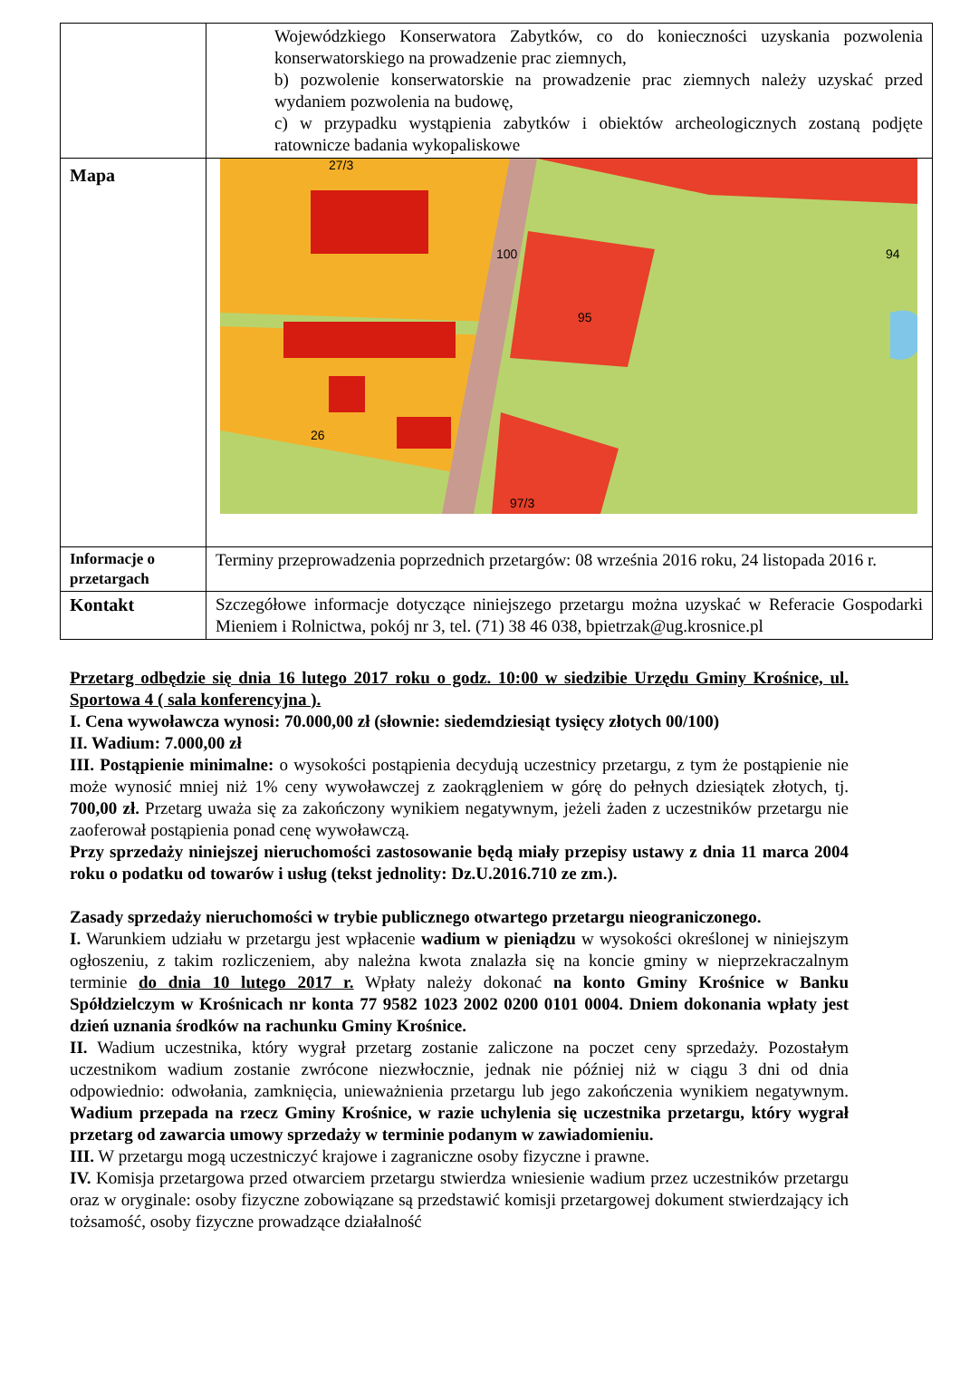| | Wojewódzkiego Konserwatora Zabytków, co do konieczności uzyskania pozwolenia konserwatorskiego na prowadzenie prac ziemnych, b) pozwolenie konserwatorskie na prowadzenie prac ziemnych należy uzyskać przed wydaniem pozwolenia na budowę, c) w przypadku wystąpienia zabytków i obiektów archeologicznych zostaną podjęte ratownicze badania wykopaliskowe |
| Mapa | 27/3 100 94 95 26 97/3 |
| Informacje o przetargach | Terminy przeprowadzenia poprzednich przetargów: 08 września 2016 roku, 24 listopada 2016 r. |
| Kontakt | Szczegółowe informacje dotyczące niniejszego przetargu można uzyskać w Referacie Gospodarki Mieniem i Rolnictwa, pokój nr 3, tel. (71) 38 46 038, bpietrzak@ug.krosnice.pl |
Przetarg odbędzie się dnia 16 lutego 2017 roku o godz. 10:00 w siedzibie Urzędu Gminy Krośnice, ul. Sportowa 4 ( sala konferencyjna ).
I. Cena wywoławcza wynosi: 70.000,00 zł (słownie: siedemdziesiąt tysięcy złotych 00/100)
II. Wadium: 7.000,00 zł
III. Postąpienie minimalne: o wysokości postąpienia decydują uczestnicy przetargu, z tym że postąpienie nie może wynosić mniej niż 1% ceny wywoławczej z zaokrągleniem w górę do pełnych dziesiątek złotych, tj. 700,00 zł. Przetarg uważa się za zakończony wynikiem negatywnym, jeżeli żaden z uczestników przetargu nie zaoferował postąpienia ponad cenę wywoławczą.
Przy sprzedaży niniejszej nieruchomości zastosowanie będą miały przepisy ustawy z dnia 11 marca 2004 roku o podatku od towarów i usług (tekst jednolity: Dz.U.2016.710 ze zm.).
Zasady sprzedaży nieruchomości w trybie publicznego otwartego przetargu nieograniczonego.
I. Warunkiem udziału w przetargu jest wpłacenie wadium w pieniądzu w wysokości określonej w niniejszym ogłoszeniu, z takim rozliczeniem, aby należna kwota znalazła się na koncie gminy w nieprzekraczalnym terminie do dnia 10 lutego 2017 r. Wpłaty należy dokonać na konto Gminy Krośnice w Banku Spółdzielczym w Krośnicach nr konta 77 9582 1023 2002 0200 0101 0004. Dniem dokonania wpłaty jest dzień uznania środków na rachunku Gminy Krośnice.
II. Wadium uczestnika, który wygrał przetarg zostanie zaliczone na poczet ceny sprzedaży. Pozostałym uczestnikom wadium zostanie zwrócone niezwłocznie, jednak nie później niż w ciągu 3 dni od dnia odpowiednio: odwołania, zamknięcia, unieważnienia przetargu lub jego zakończenia wynikiem negatywnym. Wadium przepada na rzecz Gminy Krośnice, w razie uchylenia się uczestnika przetargu, który wygrał przetarg od zawarcia umowy sprzedaży w terminie podanym w zawiadomieniu.
III. W przetargu mogą uczestniczyć krajowe i zagraniczne osoby fizyczne i prawne.
IV. Komisja przetargowa przed otwarciem przetargu stwierdza wniesienie wadium przez uczestników przetargu oraz w oryginale: osoby fizyczne zobowiązane są przedstawić komisji przetargowej dokument stwierdzający ich tożsamość, osoby fizyczne prowadzące działalność